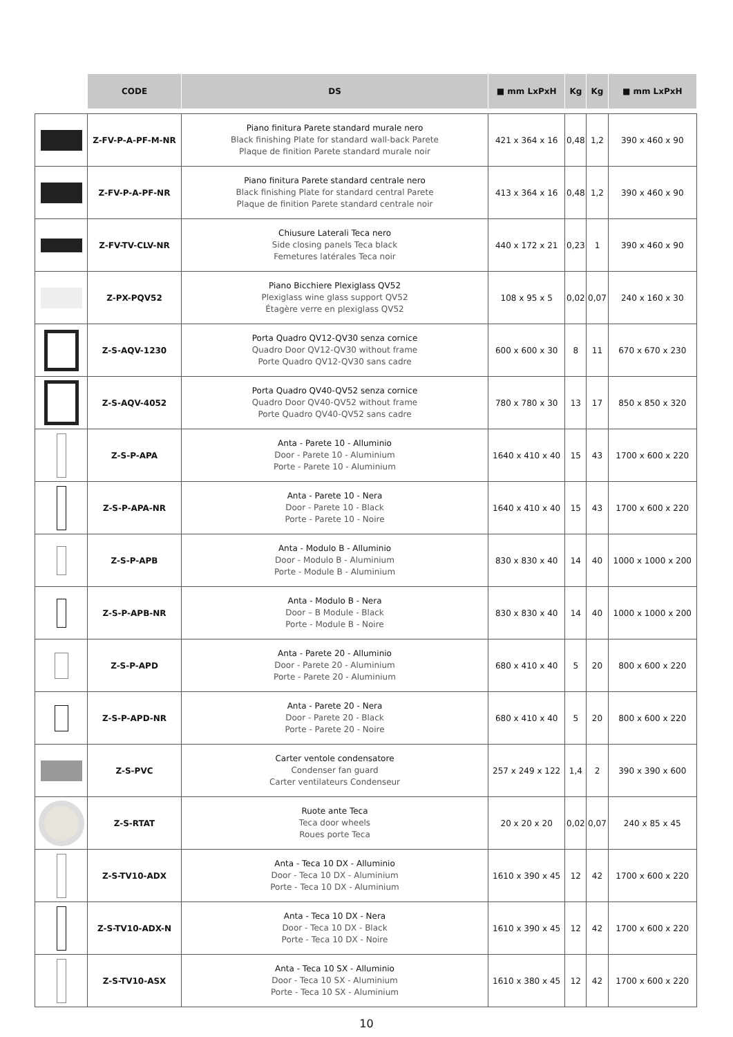| | CODE | DS | ■ mm LxPxH | Kg | Kg | ■ mm LxPxH |
| --- | --- | --- | --- | --- | --- | --- |
| | Z-FV-P-A-PF-M-NR | Piano finitura Parete standard murale nero Black finishing Plate for standard wall-back Parete Plaque de finition Parete standard murale noir | 421 x 364 x 16 | 0,48 | 1,2 | 390 x 460 x 90 |
| | Z-FV-P-A-PF-NR | Piano finitura Parete standard centrale nero Black finishing Plate for standard central Parete Plaque de finition Parete standard centrale noir | 413 x 364 x 16 | 0,48 | 1,2 | 390 x 460 x 90 |
| | Z-FV-TV-CLV-NR | Chiusure Laterali Teca nero Side closing panels Teca black Femetures latérales Teca noir | 440 x 172 x 21 | 0,23 | 1 | 390 x 460 x 90 |
| | Z-PX-PQV52 | Piano Bicchiere Plexiglass QV52 Plexiglass wine glass support QV52 Étagère verre en plexiglass QV52 | 108 x 95 x 5 | 0,02 | 0,07 | 240 x 160 x 30 |
| | Z-S-AQV-1230 | Porta Quadro QV12-QV30 senza cornice Quadro Door QV12-QV30 without frame Porte Quadro QV12-QV30 sans cadre | 600 x 600 x 30 | 8 | 11 | 670 x 670 x 230 |
| | Z-S-AQV-4052 | Porta Quadro QV40-QV52 senza cornice Quadro Door QV40-QV52 without frame Porte Quadro QV40-QV52 sans cadre | 780 x 780 x 30 | 13 | 17 | 850 x 850 x 320 |
| | Z-S-P-APA | Anta - Parete 10 - Alluminio Door - Parete 10 - Aluminium Porte - Parete 10 - Aluminium | 1640 x 410 x 40 | 15 | 43 | 1700 x 600 x 220 |
| | Z-S-P-APA-NR | Anta - Parete 10 - Nera Door - Parete 10 - Black Porte - Parete 10 - Noire | 1640 x 410 x 40 | 15 | 43 | 1700 x 600 x 220 |
| | Z-S-P-APB | Anta - Modulo B - Alluminio Door - Modulo B - Aluminium Porte - Module B - Aluminium | 830 x 830 x 40 | 14 | 40 | 1000 x 1000 x 200 |
| | Z-S-P-APB-NR | Anta - Modulo B - Nera Door – B Module - Black Porte - Module B - Noire | 830 x 830 x 40 | 14 | 40 | 1000 x 1000 x 200 |
| | Z-S-P-APD | Anta - Parete 20 - Alluminio Door - Parete 20 - Aluminium Porte - Parete 20 - Aluminium | 680 x 410 x 40 | 5 | 20 | 800 x 600 x 220 |
| | Z-S-P-APD-NR | Anta - Parete 20 - Nera Door - Parete 20 - Black Porte - Parete 20 - Noire | 680 x 410 x 40 | 5 | 20 | 800 x 600 x 220 |
| | Z-S-PVC | Carter ventole condensatore Condenser fan guard Carter ventilateurs Condenseur | 257 x 249 x 122 | 1,4 | 2 | 390 x 390 x 600 |
| | Z-S-RTAT | Ruote ante Teca Teca door wheels Roues porte Teca | 20 x 20 x 20 | 0,02 | 0,07 | 240 x 85 x 45 |
| | Z-S-TV10-ADX | Anta - Teca 10 DX - Alluminio Door - Teca 10 DX - Aluminium Porte - Teca 10 DX - Aluminium | 1610 x 390 x 45 | 12 | 42 | 1700 x 600 x 220 |
| | Z-S-TV10-ADX-N | Anta - Teca 10 DX - Nera Door - Teca 10 DX - Black Porte - Teca 10 DX - Noire | 1610 x 390 x 45 | 12 | 42 | 1700 x 600 x 220 |
| | Z-S-TV10-ASX | Anta - Teca 10 SX - Alluminio Door - Teca 10 SX - Aluminium Porte - Teca 10 SX - Aluminium | 1610 x 380 x 45 | 12 | 42 | 1700 x 600 x 220 |
10